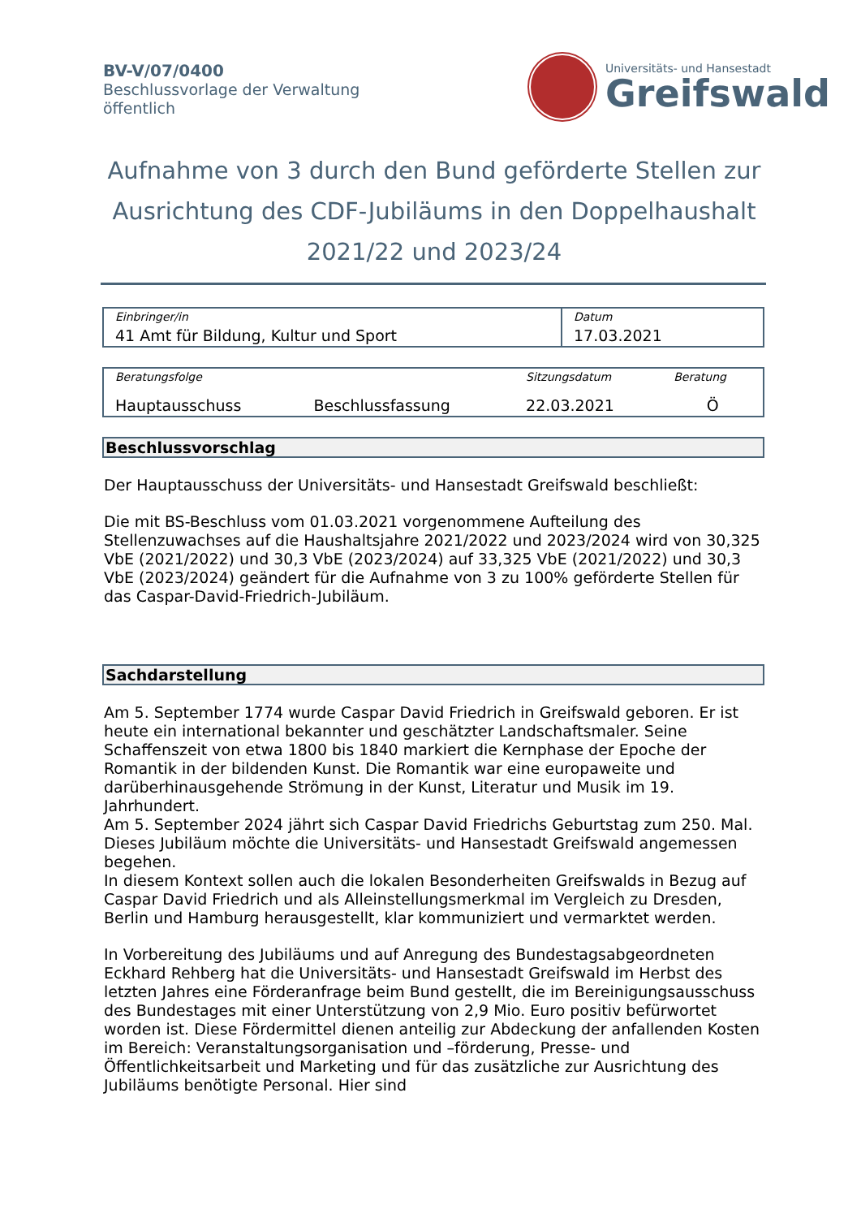BV-V/07/0400
Beschlussvorlage der Verwaltung
öffentlich
Universitäts- und Hansestadt
Greifswald
Aufnahme von 3 durch den Bund geförderte Stellen zur Ausrichtung des CDF-Jubiläums in den Doppelhaushalt 2021/22 und 2023/24
| Einbringer/in | Datum |
| --- | --- |
| 41 Amt für Bildung, Kultur und Sport | 17.03.2021 |
| Beratungsfolge | | Sitzungsdatum | Beratung |
| --- | --- | --- | --- |
| Hauptausschuss | Beschlussfassung | 22.03.2021 | Ö |
Beschlussvorschlag
Der Hauptausschuss der Universitäts- und Hansestadt Greifswald beschließt:
Die mit BS-Beschluss vom 01.03.2021 vorgenommene Aufteilung des Stellenzuwachses auf die Haushaltsjahre 2021/2022 und 2023/2024 wird von 30,325 VbE (2021/2022) und 30,3 VbE (2023/2024) auf 33,325 VbE (2021/2022) und 30,3 VbE (2023/2024) geändert für die Aufnahme von 3 zu 100% geförderte Stellen für das Caspar-David-Friedrich-Jubiläum.
Sachdarstellung
Am 5. September 1774 wurde Caspar David Friedrich in Greifswald geboren. Er ist heute ein international bekannter und geschätzter Landschaftsmaler. Seine Schaffenszeit von etwa 1800 bis 1840 markiert die Kernphase der Epoche der Romantik in der bildenden Kunst. Die Romantik war eine europaweite und darüberhinausgehende Strömung in der Kunst, Literatur und Musik im 19. Jahrhundert.
Am 5. September 2024 jährt sich Caspar David Friedrichs Geburtstag zum 250. Mal.
Dieses Jubiläum möchte die Universitäts- und Hansestadt Greifswald angemessen begehen.
In diesem Kontext sollen auch die lokalen Besonderheiten Greifswalds in Bezug auf Caspar David Friedrich und als Alleinstellungsmerkmal im Vergleich zu Dresden, Berlin und Hamburg herausgestellt, klar kommuniziert und vermarktet werden.
In Vorbereitung des Jubiläums und auf Anregung des Bundestagsabgeordneten Eckhard Rehberg hat die Universitäts- und Hansestadt Greifswald im Herbst des letzten Jahres eine Förderanfrage beim Bund gestellt, die im Bereinigungsausschuss des Bundestages mit einer Unterstützung von 2,9 Mio. Euro positiv befürwortet worden ist. Diese Fördermittel dienen anteilig zur Abdeckung der anfallenden Kosten im Bereich: Veranstaltungsorganisation und –förderung, Presse- und Öffentlichkeitsarbeit und Marketing und für das zusätzliche zur Ausrichtung des Jubiläums benötigte Personal. Hier sind